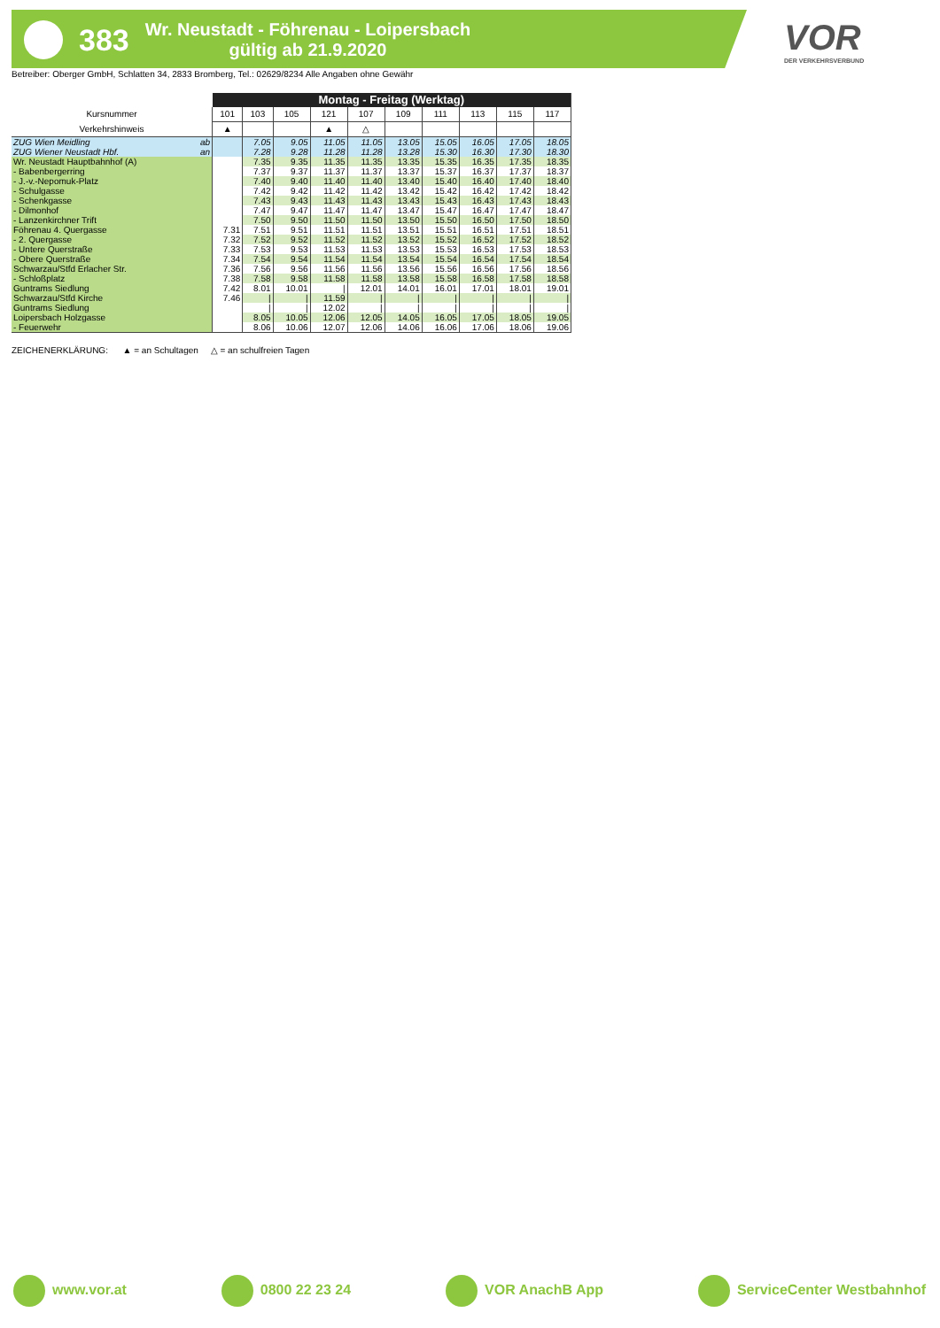383
Wr. Neustadt - Föhrenau - Loipersbach
gültig ab 21.9.2020
VOR
DER VERKEHRSVERBUND
Betreiber: Oberger GmbH, Schlatten 34, 2833 Bromberg, Tel.: 02629/8234 Alle Angaben ohne Gewähr
| | Montag - Freitag (Werktag) | | | | | | | | | |
| Kursnummer | 101 | 103 | 105 | 121 | 107 | 109 | 111 | 113 | 115 | 117 |
| Verkehrshinweis | ▲ | | | ▲ | △ | | | | | |
| ZUG Wien Meidling ab | | 7.05 | 9.05 | 11.05 | 11.05 | 13.05 | 15.05 | 16.05 | 17.05 | 18.05 |
| ZUG Wiener Neustadt Hbf. an | | 7.28 | 9.28 | 11.28 | 11.28 | 13.28 | 15.30 | 16.30 | 17.30 | 18.30 |
| Wr. Neustadt Hauptbahnhof (A) | | 7.35 | 9.35 | 11.35 | 11.35 | 13.35 | 15.35 | 16.35 | 17.35 | 18.35 |
| - Babenbergerring | | 7.37 | 9.37 | 11.37 | 11.37 | 13.37 | 15.37 | 16.37 | 17.37 | 18.37 |
| - J.-v.-Nepomuk-Platz | | 7.40 | 9.40 | 11.40 | 11.40 | 13.40 | 15.40 | 16.40 | 17.40 | 18.40 |
| - Schulgasse | | 7.42 | 9.42 | 11.42 | 11.42 | 13.42 | 15.42 | 16.42 | 17.42 | 18.42 |
| - Schenkgasse | | 7.43 | 9.43 | 11.43 | 11.43 | 13.43 | 15.43 | 16.43 | 17.43 | 18.43 |
| - Dilmonhof | | 7.47 | 9.47 | 11.47 | 11.47 | 13.47 | 15.47 | 16.47 | 17.47 | 18.47 |
| - Lanzenkirchner Trift | | 7.50 | 9.50 | 11.50 | 11.50 | 13.50 | 15.50 | 16.50 | 17.50 | 18.50 |
| Föhrenau 4. Quergasse | 7.31 | 7.51 | 9.51 | 11.51 | 11.51 | 13.51 | 15.51 | 16.51 | 17.51 | 18.51 |
| - 2. Quergasse | 7.32 | 7.52 | 9.52 | 11.52 | 11.52 | 13.52 | 15.52 | 16.52 | 17.52 | 18.52 |
| - Untere Querstraße | 7.33 | 7.53 | 9.53 | 11.53 | 11.53 | 13.53 | 15.53 | 16.53 | 17.53 | 18.53 |
| - Obere Querstraße | 7.34 | 7.54 | 9.54 | 11.54 | 11.54 | 13.54 | 15.54 | 16.54 | 17.54 | 18.54 |
| Schwarzau/Stfd Erlacher Str. | 7.36 | 7.56 | 9.56 | 11.56 | 11.56 | 13.56 | 15.56 | 16.56 | 17.56 | 18.56 |
| - Schloßplatz | 7.38 | 7.58 | 9.58 | 11.58 | 11.58 | 13.58 | 15.58 | 16.58 | 17.58 | 18.58 |
| Guntrams Siedlung | 7.42 | 8.01 | 10.01 | / | 12.01 | 14.01 | 16.01 | 17.01 | 18.01 | 19.01 |
| Schwarzau/Stfd Kirche | 7.46 | / | / | 11.59 | / | / | / | / | / | / |
| Guntrams Siedlung | | / | / | 12.02 | / | / | / | / | / | / |
| Loipersbach Holzgasse | | 8.05 | 10.05 | 12.06 | 12.05 | 14.05 | 16.05 | 17.05 | 18.05 | 19.05 |
| - Feuerwehr | | 8.06 | 10.06 | 12.07 | 12.06 | 14.06 | 16.06 | 17.06 | 18.06 | 19.06 |
ZEICHENERKLÄRUNG: ▲ = an Schultagen △ = an schulfreien Tagen
www.vor.at 0800 22 23 24 VOR AnachB App ServiceCenter Westbahnhof